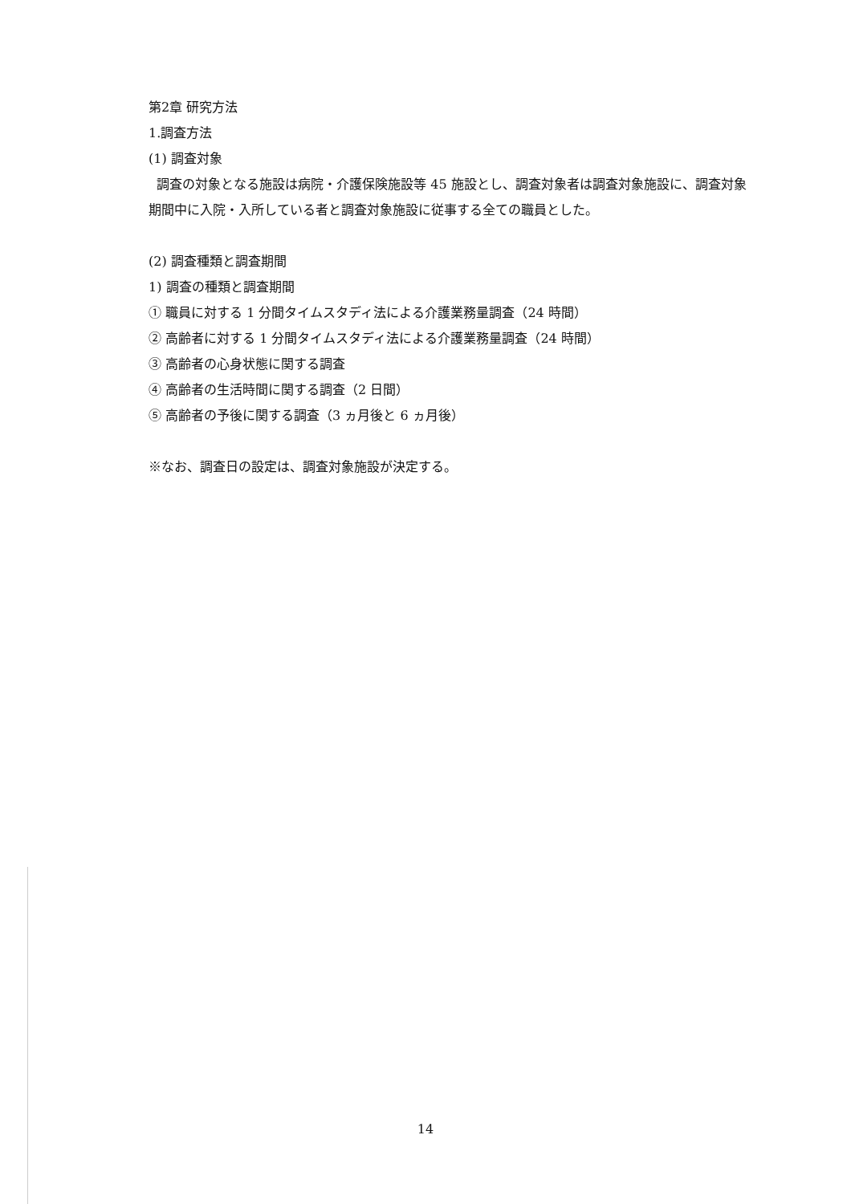第2章 研究方法
1.調査方法
(1) 調査対象
調査の対象となる施設は病院・介護保険施設等 45 施設とし、調査対象者は調査対象施設に、調査対象期間中に入院・入所している者と調査対象施設に従事する全ての職員とした。
(2) 調査種類と調査期間
1) 調査の種類と調査期間
① 職員に対する 1 分間タイムスタディ法による介護業務量調査（24 時間）
② 高齢者に対する 1 分間タイムスタディ法による介護業務量調査（24 時間）
③ 高齢者の心身状態に関する調査
④ 高齢者の生活時間に関する調査（2 日間）
⑤ 高齢者の予後に関する調査（3 ヵ月後と 6 ヵ月後）
※なお、調査日の設定は、調査対象施設が決定する。
14